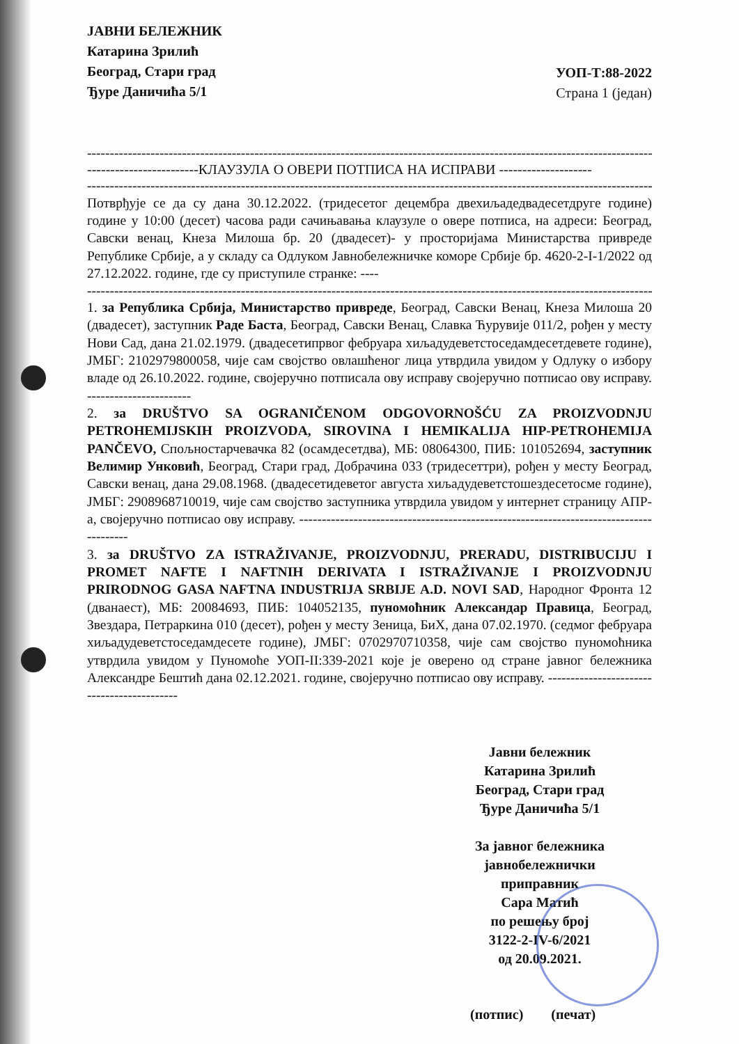ЈАВНИ БЕЛЕЖНИК
Катарина Зрилић
Београд, Стари град
Ђуре Даничића 5/1
УОП-Т:88-2022
Страна 1 (један)
--------------------------------------------------------------------------------------------------------------------------------------------------
------------------------КЛАУЗУЛА О ОВЕРИ ПОТПИСА НА ИСПРАВИ --------------------
--------------------------------------------------------------------------------------------------------------------------------------------------
Потврђује се да су дана 30.12.2022. (тридесетог децембра двехиљадедвадесетдруге године) године у 10:00 (десет) часова ради сачињавања клаузуле о овере потписа, на адреси: Београд, Савски венац, Кнеза Милоша бр. 20 (двадесет)- у просторијама Министарства привреде Републике Србије, а у складу са Одлуком Јавнобележничке коморе Србије бр. 4620-2-I-1/2022 од 27.12.2022. године, где су приступиле странке: ----
--------------------------------------------------------------------------------------------------------------------------------------------------
1. за Република Србија, Министарство привреде, Београд, Савски Венац, Кнеза Милоша 20 (двадесет), заступник Раде Баста, Београд, Савски Венац, Славка Ћурувије 011/2, рођен у месту Нови Сад, дана 21.02.1979. (двадесетипрвог фебруара хиљадудеветстоседамдесетдевете године), ЈМБГ: 2102979800058, чије сам својство овлашћеног лица утврдила увидом у Одлуку о избору владе од 26.10.2022. године, својеручно потписала ову исправу својеручно потписао ову исправу. -----------------------
2. за DRUŠTVO SA OGRANIČENOM ODGOVORNOŠĆU ZA PROIZVODNJU PETROHEMIJSKIH PROIZVODA, SIROVINA I HEMIKALIJA HIP-PETROHEMIJA PANČEVO, Спољностарчевачка 82 (осамдесетдва), МБ: 08064300, ПИБ: 101052694, заступник Велимир Унковић, Београд, Стари град, Добрачина 033 (тридесеттри), рођен у месту Београд, Савски венац, дана 29.08.1968. (двадесетидеветог августа хиљадудеветстошездесетосме године), ЈМБГ: 2908968710019, чије сам својство заступника утврдила увидом у интернет страницу АПР-а, својеручно потписао ову исправу. ---------------------------------------------------------------------------------------
3. за DRUŠTVO ZA ISTRAŽIVANJE, PROIZVODNJU, PRERADU, DISTRIBUCIJU I PROMET NAFTE I NAFTNIH DERIVATA I ISTRAŽIVANJE I PROIZVODNJU PRIRODNOG GASA NAFTNA INDUSTRIJA SRBIJE A.D. NOVI SAD, Народног Фронта 12 (дванаест), МБ: 20084693, ПИБ: 104052135, пуномоћник Александар Правица, Београд, Звездара, Петраркина 010 (десет), рођен у месту Зеница, БиХ, дана 07.02.1970. (седмог фебруара хиљадудеветстоседамдесете године), ЈМБГ: 0702970710358, чије сам својство пуномоћника утврдила увидом у Пуномоће УОП-II:339-2021 које је оверено од стране јавног бележника Александре Бештић дана 02.12.2021. године, својеручно потписао ову исправу. -------------------------------------------
Јавни бележник
Катарина Зрилић
Београд, Стари град
Ђуре Даничића 5/1
За јавног бележника
јавнобележнички
приправник
Сара Матић
по решењу број
3122-2-IV-6/2021
од 20.09.2021.
(потпис) (печат)